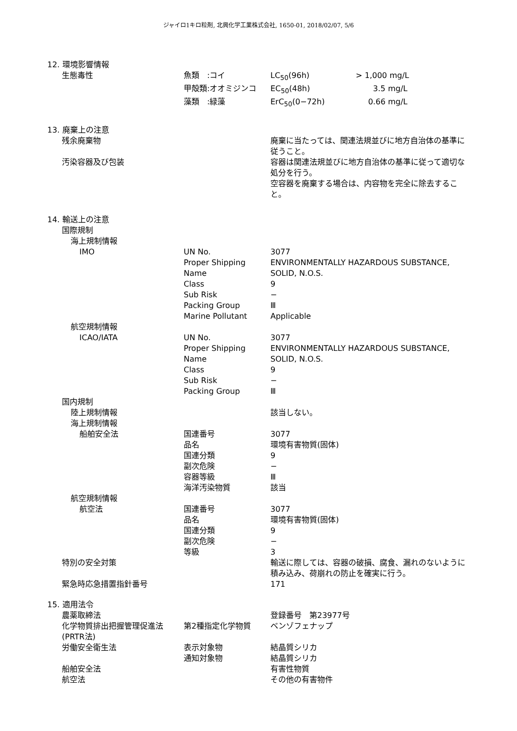ジャイロ1キロ粒剤, 北興化学工業株式会社, 1650-01, 2018/02/07, 5/6
| 12. 環境影響情報 | | | |
| 生態毒性 | 魚類 :コイ | LC<sub>50</sub>(96h) | > 1,000 mg/L |
| | 甲殻類:オオミジンコ | EC<sub>50</sub>(48h) | 3.5 mg/L |
| | 藻類 :緑藻 | ErC<sub>50</sub>(0−72h) | 0.66 mg/L |
| 13. 廃棄上の注意 | | | |
| 残余廃棄物 | | 廃棄に当たっては、関連法規並びに地方自治体の基準に従うこと。 | |
| 汚染容器及び包装 | | 容器は関連法規並びに地方自治体の基準に従って適切な処分を行う。 空容器を廃棄する場合は、内容物を完全に除去すること。 | |
| 14. 輸送上の注意 | | | |
| 国際規制 | | | |
| 海上規制情報 | | | |
| IMO | UN No. | 3077 | |
| | Proper Shipping Name | ENVIRONMENTALLY HAZARDOUS SUBSTANCE, SOLID, N.O.S. | |
| | Class | 9 | |
| | Sub Risk | − | |
| | Packing Group | Ⅲ | |
| | Marine Pollutant | Applicable | |
| 航空規制情報 | | | |
| ICAO/IATA | UN No. | 3077 | |
| | Proper Shipping Name | ENVIRONMENTALLY HAZARDOUS SUBSTANCE, SOLID, N.O.S. | |
| | Class | 9 | |
| | Sub Risk | − | |
| | Packing Group | Ⅲ | |
| 国内規制 | | | |
| 陸上規制情報 | | 該当しない。 | |
| 海上規制情報 | | | |
| 船舶安全法 | 国連番号 | 3077 | |
| | 品名 | 環境有害物質(固体) | |
| | 国連分類 | 9 | |
| | 副次危険 | − | |
| | 容器等級 | Ⅲ | |
| | 海洋汚染物質 | 該当 | |
| 航空規制情報 | | | |
| 航空法 | 国連番号 | 3077 | |
| | 品名 | 環境有害物質(固体) | |
| | 国連分類 | 9 | |
| | 副次危険 | − | |
| | 等級 | 3 | |
| 特別の安全対策 | | 輸送に際しては、容器の破損、腐食、漏れのないように積み込み、荷崩れの防止を確実に行う。 | |
| 緊急時応急措置指針番号 | | 171 | |
| 15. 適用法令 | | | |
| 農薬取締法 | | 登録番号 第23977号 | |
| 化学物質排出把握管理促進法(PRTR法) | 第2種指定化学物質 | ベンゾフェナップ | |
| 労働安全衛生法 | 表示対象物 | 結晶質シリカ | |
| | 通知対象物 | 結晶質シリカ | |
| 船舶安全法 | | 有害性物質 | |
| 航空法 | | その他の有害物件 | |